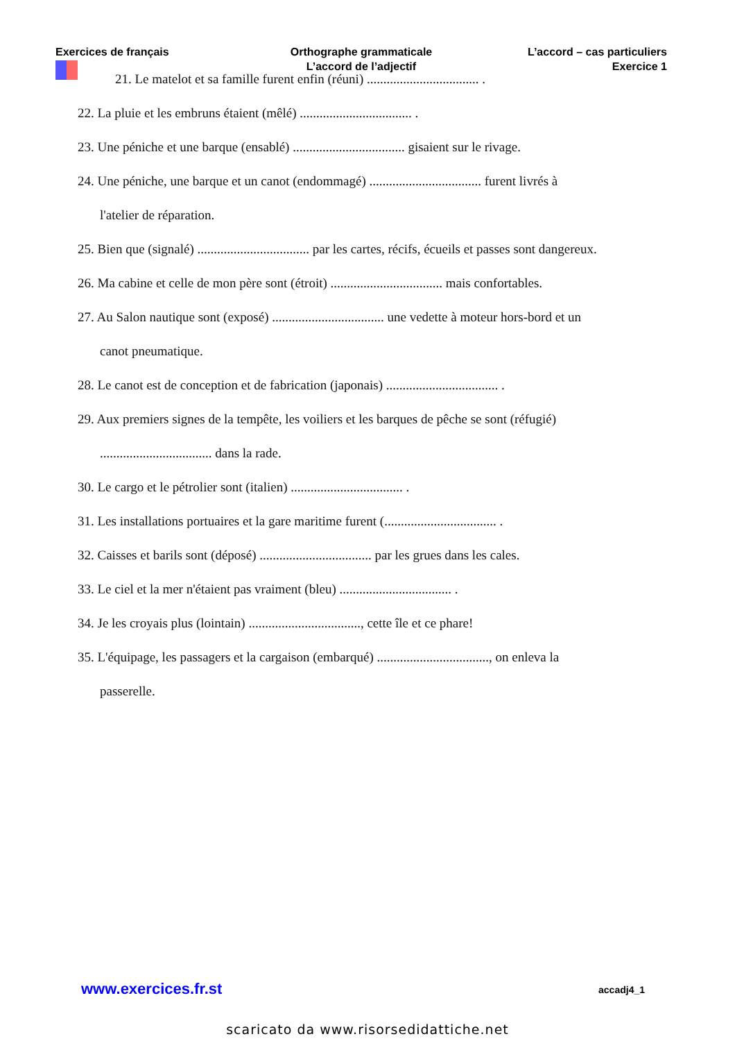Exercices de français Orthographe grammaticale
L’accord de l’adjectif
L’accord – cas particuliers
Exercice 1
21. Le matelot et sa famille furent enfin (réuni) .................................. .
22. La pluie et les embruns étaient (mêlé) .................................. .
23. Une péniche et une barque (ensablé) .................................. gisaient sur le rivage.
24. Une péniche, une barque et un canot (endommagé) .................................. furent livrés à
l'atelier de réparation.
25. Bien que (signalé) .................................. par les cartes, récifs, écueils et passes sont dangereux.
26. Ma cabine et celle de mon père sont (étroit) .................................. mais confortables.
27. Au Salon nautique sont (exposé) .................................. une vedette à moteur hors-bord et un
canot pneumatique.
28. Le canot est de conception et de fabrication (japonais) .................................. .
29. Aux premiers signes de la tempête, les voiliers et les barques de pêche se sont (réfugié)
.................................. dans la rade.
30. Le cargo et le pétrolier sont (italien) .................................. .
31. Les installations portuaires et la gare maritime furent (.................................. .
32. Caisses et barils sont (déposé) .................................. par les grues dans les cales.
33. Le ciel et la mer n'étaient pas vraiment (bleu) .................................. .
34. Je les croyais plus (lointain) .................................., cette île et ce phare!
35. L'équipage, les passagers et la cargaison (embarqué) .................................., on enleva la
passerelle.
www.exercices.fr.st accadj4_1
scaricato da www.risorsedidattiche.net